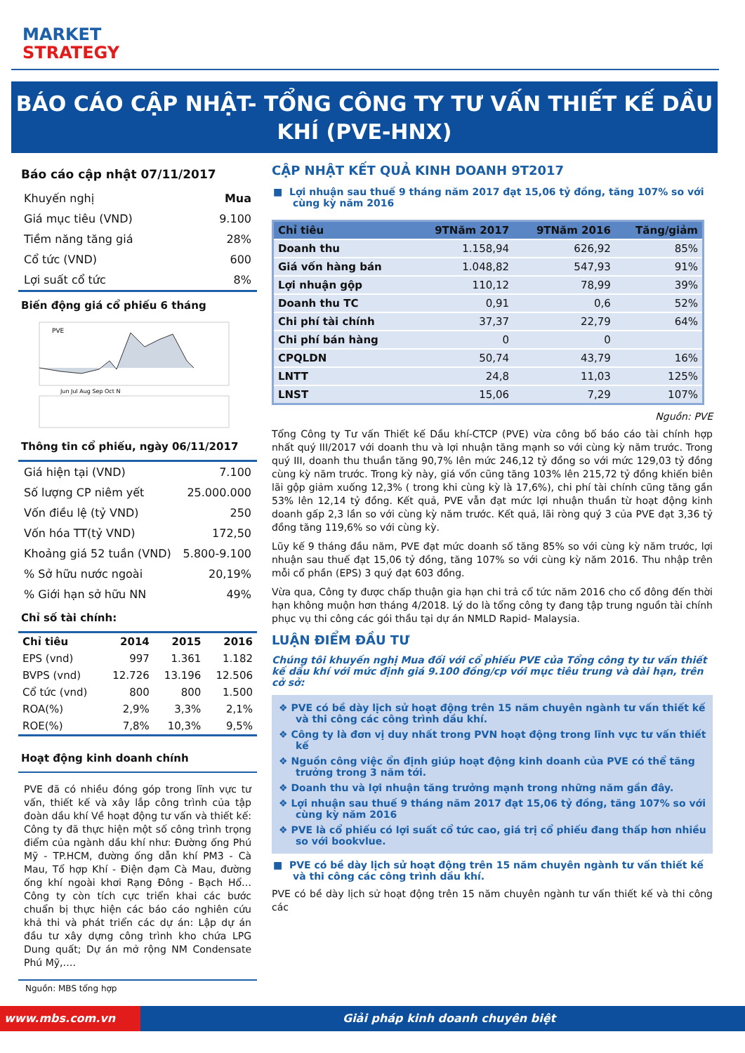MARKET
STRATEGY
BÁO CÁO CẬP NHẬT- TỔNG CÔNG TY TƯ VẤN THIẾT KẾ DẦU KHÍ (PVE-HNX)
Báo cáo cập nhật 07/11/2017
| Khuyến nghị | Mua |
| Giá mục tiêu (VND) | 9.100 |
| Tiềm năng tăng giá | 28% |
| Cổ tức (VND) | 600 |
| Lợi suất cổ tức | 8% |
Biến động giá cổ phiếu 6 tháng
PVE
Jun Jul Aug Sep Oct N
Thông tin cổ phiếu, ngày 06/11/2017
| Giá hiện tại (VND) | 7.100 |
| Số lượng CP niêm yết | 25.000.000 |
| Vốn điều lệ (tỷ VND) | 250 |
| Vốn hóa TT(tỷ VND) | 172,50 |
| Khoảng giá 52 tuần (VND) | 5.800-9.100 |
| % Sở hữu nước ngoài | 20,19% |
| % Giới hạn sở hữu NN | 49% |
Chỉ số tài chính:
| Chỉ tiêu | 2014 | 2015 | 2016 |
| --- | --- | --- | --- |
| EPS (vnd) | 997 | 1.361 | 1.182 |
| BVPS (vnd) | 12.726 | 13.196 | 12.506 |
| Cổ tức (vnd) | 800 | 800 | 1.500 |
| ROA(%) | 2,9% | 3,3% | 2,1% |
| ROE(%) | 7,8% | 10,3% | 9,5% |
Hoạt động kinh doanh chính
PVE đã có nhiều đóng góp trong lĩnh vực tư vấn, thiết kế và xây lắp công trình của tập đoàn dầu khí Về hoạt động tư vấn và thiết kế: Công ty đã thực hiện một số công trình trọng điểm của ngành dầu khí như: Đường ống Phú Mỹ - TP.HCM, đường ống dẫn khí PM3 - Cà Mau, Tổ hợp Khí - Điện đạm Cà Mau, đường ống khí ngoài khơi Rạng Đông - Bạch Hổ… Công ty còn tích cực triển khai các bước chuẩn bị thực hiện các báo cáo nghiên cứu khả thi và phát triển các dự án: Lập dự án đầu tư xây dựng công trình kho chứa LPG Dung quất; Dự án mở rộng NM Condensate Phú Mỹ,….
Nguồn: MBS tổng hợp
CẬP NHẬT KẾT QUẢ KINH DOANH 9T2017
■ Lợi nhuận sau thuế 9 tháng năm 2017 đạt 15,06 tỷ đồng, tăng 107% so với cùng kỳ năm 2016
| Chỉ tiêu | 9TNăm 2017 | 9TNăm 2016 | Tăng/giảm |
| --- | --- | --- | --- |
| Doanh thu | 1.158,94 | 626,92 | 85% |
| Giá vốn hàng bán | 1.048,82 | 547,93 | 91% |
| Lợi nhuận gộp | 110,12 | 78,99 | 39% |
| Doanh thu TC | 0,91 | 0,6 | 52% |
| Chi phí tài chính | 37,37 | 22,79 | 64% |
| Chi phí bán hàng | 0 | 0 | |
| CPQLDN | 50,74 | 43,79 | 16% |
| LNTT | 24,8 | 11,03 | 125% |
| LNST | 15,06 | 7,29 | 107% |
Nguồn: PVE
Tổng Công ty Tư vấn Thiết kế Dầu khí-CTCP (PVE) vừa công bố báo cáo tài chính hợp nhất quý III/2017 với doanh thu và lợi nhuận tăng mạnh so với cùng kỳ năm trước. Trong quý III, doanh thu thuần tăng 90,7% lên mức 246,12 tỷ đồng so với mức 129,03 tỷ đồng cùng kỳ năm trước. Trong kỳ này, giá vốn cũng tăng 103% lên 215,72 tỷ đồng khiến biên lãi gộp giảm xuống 12,3% ( trong khi cùng kỳ là 17,6%), chi phí tài chính cũng tăng gần 53% lên 12,14 tỷ đồng. Kết quả, PVE vẫn đạt mức lợi nhuận thuần từ hoạt động kinh doanh gấp 2,3 lần so với cùng kỳ năm trước. Kết quả, lãi ròng quý 3 của PVE đạt 3,36 tỷ đồng tăng 119,6% so với cùng kỳ.
Lũy kế 9 tháng đầu năm, PVE đạt mức doanh số tăng 85% so với cùng kỳ năm trước, lợi nhuận sau thuế đạt 15,06 tỷ đồng, tăng 107% so với cùng kỳ năm 2016. Thu nhập trên mỗi cổ phần (EPS) 3 quý đạt 603 đồng.
Vừa qua, Công ty được chấp thuận gia hạn chi trả cổ tức năm 2016 cho cổ đông đến thời hạn không muộn hơn tháng 4/2018. Lý do là tổng công ty đang tập trung nguồn tài chính phục vụ thi công các gói thầu tại dự án NMLD Rapid- Malaysia.
LUẬN ĐIỂM ĐẦU TƯ
Chúng tôi khuyến nghị Mua đối với cổ phiếu PVE của Tổng công ty tư vấn thiết kế dầu khí với mức định giá 9.100 đồng/cp với mục tiêu trung và dài hạn, trên cở sở:
❖ PVE có bề dày lịch sử hoạt động trên 15 năm chuyên ngành tư vấn thiết kế và thi công các công trình dầu khí.
❖ Công ty là đơn vị duy nhất trong PVN hoạt động trong lĩnh vực tư vấn thiết kế
❖ Nguồn công việc ổn định giúp hoạt động kinh doanh của PVE có thể tăng trưởng trong 3 năm tới.
❖ Doanh thu và lợi nhuận tăng trưởng mạnh trong những năm gần đây.
❖ Lợi nhuận sau thuế 9 tháng năm 2017 đạt 15,06 tỷ đồng, tăng 107% so với cùng kỳ năm 2016
❖ PVE là cổ phiếu có lợi suất cổ tức cao, giá trị cổ phiếu đang thấp hơn nhiều so với bookvlue.
■ PVE có bề dày lịch sử hoạt động trên 15 năm chuyên ngành tư vấn thiết kế và thi công các công trình dầu khí.
PVE có bề dày lịch sử hoạt động trên 15 năm chuyên ngành tư vấn thiết kế và thi công các
www.mbs.com.vn Giải pháp kinh doanh chuyên biệt